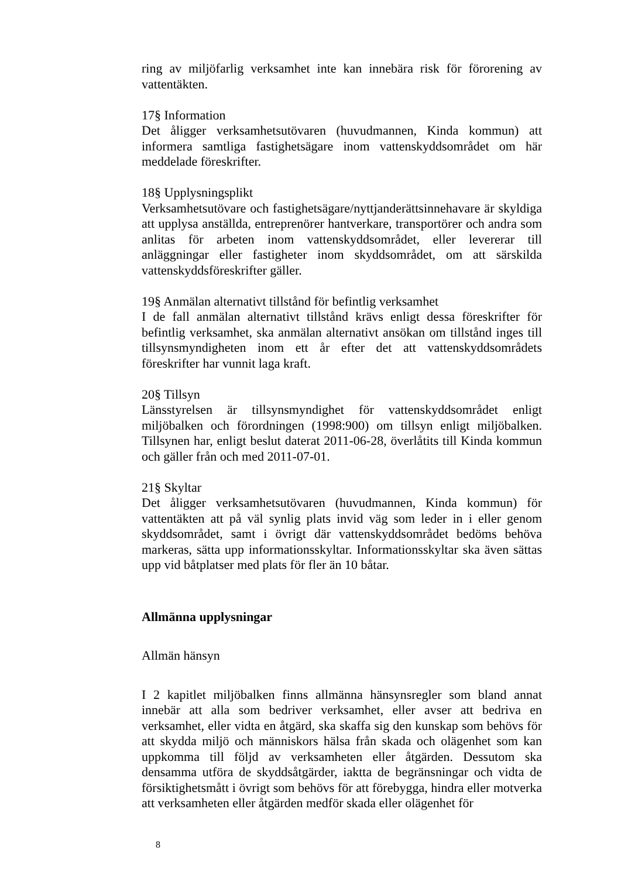ring av miljöfarlig verksamhet inte kan innebära risk för förorening av vattentäkten.
17§ Information
Det åligger verksamhetsutövaren (huvudmannen, Kinda kommun) att informera samtliga fastighetsägare inom vattenskyddsområdet om här meddelade föreskrifter.
18§ Upplysningsplikt
Verksamhetsutövare och fastighetsägare/nyttjanderättsinnehavare är skyldiga att upplysa anställda, entreprenörer hantverkare, transportörer och andra som anlitas för arbeten inom vattenskyddsområdet, eller levererar till anläggningar eller fastigheter inom skyddsområdet, om att särskilda vattenskyddsföreskrifter gäller.
19§ Anmälan alternativt tillstånd för befintlig verksamhet
I de fall anmälan alternativt tillstånd krävs enligt dessa föreskrifter för befintlig verksamhet, ska anmälan alternativt ansökan om tillstånd inges till tillsynsmyndigheten inom ett år efter det att vattenskyddsområdets föreskrifter har vunnit laga kraft.
20§ Tillsyn
Länsstyrelsen är tillsynsmyndighet för vattenskyddsområdet enligt miljöbalken och förordningen (1998:900) om tillsyn enligt miljöbalken. Tillsynen har, enligt beslut daterat 2011-06-28, överlåtits till Kinda kommun och gäller från och med 2011-07-01.
21§ Skyltar
Det åligger verksamhetsutövaren (huvudmannen, Kinda kommun) för vattentäkten att på väl synlig plats invid väg som leder in i eller genom skyddsområdet, samt i övrigt där vattenskyddsområdet bedöms behöva markeras, sätta upp informationsskyltar. Informationsskyltar ska även sättas upp vid båtplatser med plats för fler än 10 båtar.
Allmänna upplysningar
Allmän hänsyn
I 2 kapitlet miljöbalken finns allmänna hänsynsregler som bland annat innebär att alla som bedriver verksamhet, eller avser att bedriva en verksamhet, eller vidta en åtgärd, ska skaffa sig den kunskap som behövs för att skydda miljö och människors hälsa från skada och olägenhet som kan uppkomma till följd av verksamheten eller åtgärden. Dessutom ska densamma utföra de skyddsåtgärder, iaktta de begränsningar och vidta de försiktighetsmått i övrigt som behövs för att förebygga, hindra eller motverka att verksamheten eller åtgärden medför skada eller olägenhet för
8